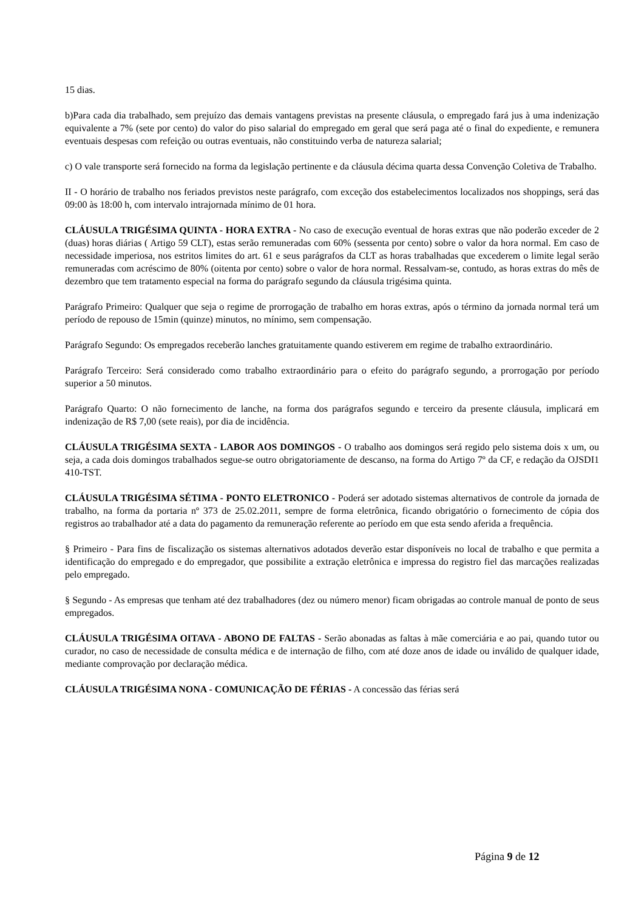15 dias.
b)Para cada dia trabalhado, sem prejuízo das demais vantagens previstas na presente cláusula, o empregado fará jus à uma indenização equivalente a 7% (sete por cento) do valor do piso salarial do empregado em geral que será paga até o final do expediente, e remunera eventuais despesas com refeição ou outras eventuais, não constituindo verba de natureza salarial;
c) O vale transporte será fornecido na forma da legislação pertinente e da cláusula décima quarta dessa Convenção Coletiva de Trabalho.
II - O horário de trabalho nos feriados previstos neste parágrafo, com exceção dos estabelecimentos localizados nos shoppings, será das 09:00 às 18:00 h, com intervalo intrajornada mínimo de 01 hora.
CLÁUSULA TRIGÉSIMA QUINTA - HORA EXTRA - No caso de execução eventual de horas extras que não poderão exceder de 2 (duas) horas diárias ( Artigo 59 CLT), estas serão remuneradas com 60% (sessenta por cento) sobre o valor da hora normal. Em caso de necessidade imperiosa, nos estritos limites do art. 61 e seus parágrafos da CLT as horas trabalhadas que excederem o limite legal serão remuneradas com acréscimo de 80% (oitenta por cento) sobre o valor de hora normal. Ressalvam-se, contudo, as horas extras do mês de dezembro que tem tratamento especial na forma do parágrafo segundo da cláusula trigésima quinta.
Parágrafo Primeiro: Qualquer que seja o regime de prorrogação de trabalho em horas extras, após o término da jornada normal terá um período de repouso de 15min (quinze) minutos, no mínimo, sem compensação.
Parágrafo Segundo: Os empregados receberão lanches gratuitamente quando estiverem em regime de trabalho extraordinário.
Parágrafo Terceiro: Será considerado como trabalho extraordinário para o efeito do parágrafo segundo, a prorrogação por período superior a 50 minutos.
Parágrafo Quarto: O não fornecimento de lanche, na forma dos parágrafos segundo e terceiro da presente cláusula, implicará em indenização de R$ 7,00 (sete reais), por dia de incidência.
CLÁUSULA TRIGÉSIMA SEXTA - LABOR AOS DOMINGOS - O trabalho aos domingos será regido pelo sistema dois x um, ou seja, a cada dois domingos trabalhados segue-se outro obrigatoriamente de descanso, na forma do Artigo 7º da CF, e redação da OJSDI1 410-TST.
CLÁUSULA TRIGÉSIMA SÉTIMA - PONTO ELETRONICO - Poderá ser adotado sistemas alternativos de controle da jornada de trabalho, na forma da portaria nº 373 de 25.02.2011, sempre de forma eletrônica, ficando obrigatório o fornecimento de cópia dos registros ao trabalhador até a data do pagamento da remuneração referente ao período em que esta sendo aferida a frequência.
§ Primeiro - Para fins de fiscalização os sistemas alternativos adotados deverão estar disponíveis no local de trabalho e que permita a identificação do empregado e do empregador, que possibilite a extração eletrônica e impressa do registro fiel das marcações realizadas pelo empregado.
§ Segundo - As empresas que tenham até dez trabalhadores (dez ou número menor) ficam obrigadas ao controle manual de ponto de seus empregados.
CLÁUSULA TRIGÉSIMA OITAVA - ABONO DE FALTAS - Serão abonadas as faltas à mãe comerciária e ao pai, quando tutor ou curador, no caso de necessidade de consulta médica e de internação de filho, com até doze anos de idade ou inválido de qualquer idade, mediante comprovação por declaração médica.
CLÁUSULA TRIGÉSIMA NONA - COMUNICAÇÃO DE FÉRIAS - A concessão das férias será
Página 9 de 12